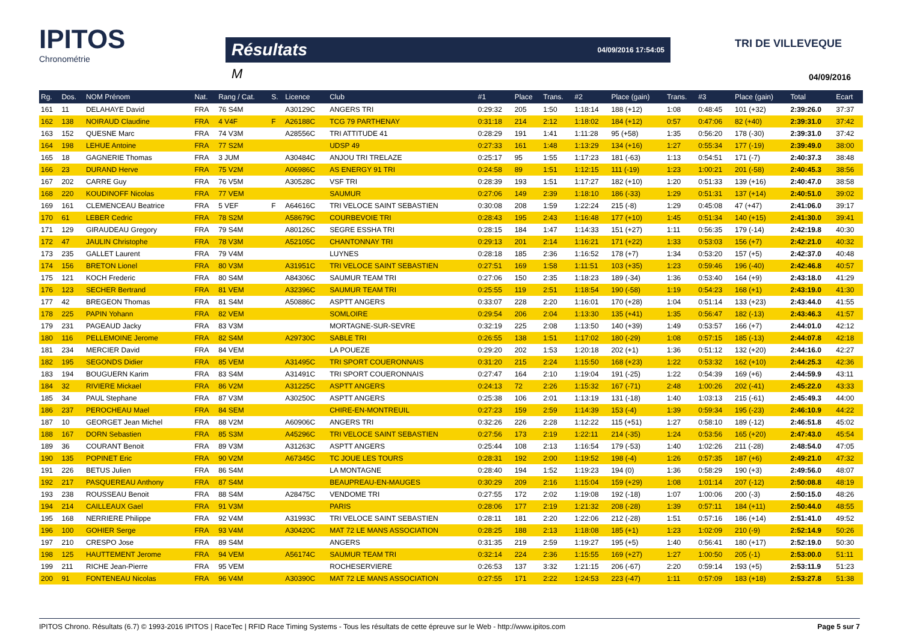IPITOS
Chronométrie
Résultats 04/09/2016 17:54:05
TRI DE VILLEVEQUE
M 04/09/2016
| Rg. | Dos. | NOM Prénom | Nat. | Rang / Cat. | S. | Licence | Club | #1 | Place | Trans. | #2 | Place (gain) | Trans. | #3 | Place (gain) | Total | Ecart |
| --- | --- | --- | --- | --- | --- | --- | --- | --- | --- | --- | --- | --- | --- | --- | --- | --- | --- |
| 161 | 11 | DELAHAYE David | FRA | 76 S4M | | A30129C | ANGERS TRI | 0:29:32 | 205 | 1:50 | 1:18:14 | 188 (+12) | 1:08 | 0:48:45 | 101 (+32) | 2:39:26.0 | 37:37 |
| 162 | 138 | NOIRAUD Claudine | FRA | 4 V4F | F | A26188C | TCG 79 PARTHENAY | 0:31:18 | 214 | 2:12 | 1:18:02 | 184 (+12) | 0:57 | 0:47:06 | 82 (+40) | 2:39:31.0 | 37:42 |
| 163 | 152 | QUESNE Marc | FRA | 74 V3M | | A28556C | TRI ATTITUDE 41 | 0:28:29 | 191 | 1:41 | 1:11:28 | 95 (+58) | 1:35 | 0:56:20 | 178 (-30) | 2:39:31.0 | 37:42 |
| 164 | 198 | LEHUE Antoine | FRA | 77 S2M | | | UDSP 49 | 0:27:33 | 161 | 1:48 | 1:13:29 | 134 (+16) | 1:27 | 0:55:34 | 177 (-19) | 2:39:49.0 | 38:00 |
| 165 | 18 | GAGNERIE Thomas | FRA | 3 JUM | | A30484C | ANJOU TRI TRELAZE | 0:25:17 | 95 | 1:55 | 1:17:23 | 181 (-63) | 1:13 | 0:54:51 | 171 (-7) | 2:40:37.3 | 38:48 |
| 166 | 23 | DURAND Herve | FRA | 75 V2M | | A06986C | AS ENERGY 91 TRI | 0:24:58 | 89 | 1:51 | 1:12:15 | 111 (-19) | 1:23 | 1:00:21 | 201 (-58) | 2:40:45.3 | 38:56 |
| 167 | 202 | CARRE Guy | FRA | 76 V5M | | A30528C | VSF TRI | 0:28:39 | 193 | 1:51 | 1:17:27 | 182 (+10) | 1:20 | 0:51:33 | 139 (+16) | 2:40:47.0 | 38:58 |
| 168 | 220 | KOUDINOFF Nicolas | FRA | 77 VEM | | | SAUMUR | 0:27:06 | 149 | 2:39 | 1:18:10 | 186 (-33) | 1:29 | 0:51:31 | 137 (+14) | 2:40:51.0 | 39:02 |
| 169 | 161 | CLEMENCEAU Beatrice | FRA | 5 VEF | F | A64616C | TRI VELOCE SAINT SEBASTIEN | 0:30:08 | 208 | 1:59 | 1:22:24 | 215 (-8) | 1:29 | 0:45:08 | 47 (+47) | 2:41:06.0 | 39:17 |
| 170 | 61 | LEBER Cedric | FRA | 78 S2M | | A58679C | COURBEVOIE TRI | 0:28:43 | 195 | 2:43 | 1:16:48 | 177 (+10) | 1:45 | 0:51:34 | 140 (+15) | 2:41:30.0 | 39:41 |
| 171 | 129 | GIRAUDEAU Gregory | FRA | 79 S4M | | A80126C | SEGRE ESSHA TRI | 0:28:15 | 184 | 1:47 | 1:14:33 | 151 (+27) | 1:11 | 0:56:35 | 179 (-14) | 2:42:19.8 | 40:30 |
| 172 | 47 | JAULIN Christophe | FRA | 78 V3M | | A52105C | CHANTONNAY TRI | 0:29:13 | 201 | 2:14 | 1:16:21 | 171 (+22) | 1:33 | 0:53:03 | 156 (+7) | 2:42:21.0 | 40:32 |
| 173 | 235 | GALLET Laurent | FRA | 79 V4M | | | LUYNES | 0:28:18 | 185 | 2:36 | 1:16:52 | 178 (+7) | 1:34 | 0:53:20 | 157 (+5) | 2:42:37.0 | 40:48 |
| 174 | 156 | BRETON Lionel | FRA | 80 V3M | | A31951C | TRI VELOCE SAINT SEBASTIEN | 0:27:51 | 169 | 1:58 | 1:11:51 | 103 (+35) | 1:23 | 0:59:46 | 196 (-40) | 2:42:46.8 | 40:57 |
| 175 | 121 | KOCH Frederic | FRA | 80 S4M | | A84306C | SAUMUR TEAM TRI | 0:27:06 | 150 | 2:35 | 1:18:23 | 189 (-34) | 1:36 | 0:53:40 | 164 (+9) | 2:43:18.0 | 41:29 |
| 176 | 123 | SECHER Bertrand | FRA | 81 VEM | | A32396C | SAUMUR TEAM TRI | 0:25:55 | 119 | 2:51 | 1:18:54 | 190 (-58) | 1:19 | 0:54:23 | 168 (+1) | 2:43:19.0 | 41:30 |
| 177 | 42 | BREGEON Thomas | FRA | 81 S4M | | A50886C | ASPTT ANGERS | 0:33:07 | 228 | 2:20 | 1:16:01 | 170 (+28) | 1:04 | 0:51:14 | 133 (+23) | 2:43:44.0 | 41:55 |
| 178 | 225 | PAPIN Yohann | FRA | 82 VEM | | | SOMLOIRE | 0:29:54 | 206 | 2:04 | 1:13:30 | 135 (+41) | 1:35 | 0:56:47 | 182 (-13) | 2:43:46.3 | 41:57 |
| 179 | 231 | PAGEAUD Jacky | FRA | 83 V3M | | | MORTAGNE-SUR-SEVRE | 0:32:19 | 225 | 2:08 | 1:13:50 | 140 (+39) | 1:49 | 0:53:57 | 166 (+7) | 2:44:01.0 | 42:12 |
| 180 | 116 | PELLEMOINE Jerome | FRA | 82 S4M | | A29730C | SABLE TRI | 0:26:55 | 138 | 1:51 | 1:17:02 | 180 (-29) | 1:08 | 0:57:15 | 185 (-13) | 2:44:07.8 | 42:18 |
| 181 | 234 | MERCIER David | FRA | 84 VEM | | | LA POUEZE | 0:29:20 | 202 | 1:53 | 1:20:18 | 202 (+1) | 1:36 | 0:51:12 | 132 (+20) | 2:44:16.0 | 42:27 |
| 182 | 195 | SEGONDS Didier | FRA | 85 VEM | | A31495C | TRI SPORT COUERONNAIS | 0:31:20 | 215 | 2:24 | 1:15:50 | 168 (+23) | 1:22 | 0:53:32 | 162 (+10) | 2:44:25.3 | 42:36 |
| 183 | 194 | BOUGUERN Karim | FRA | 83 S4M | | A31491C | TRI SPORT COUERONNAIS | 0:27:47 | 164 | 2:10 | 1:19:04 | 191 (-25) | 1:22 | 0:54:39 | 169 (+6) | 2:44:59.9 | 43:11 |
| 184 | 32 | RIVIERE Mickael | FRA | 86 V2M | | A31225C | ASPTT ANGERS | 0:24:13 | 72 | 2:26 | 1:15:32 | 167 (-71) | 2:48 | 1:00:26 | 202 (-41) | 2:45:22.0 | 43:33 |
| 185 | 34 | PAUL Stephane | FRA | 87 V3M | | A30250C | ASPTT ANGERS | 0:25:38 | 106 | 2:01 | 1:13:19 | 131 (-18) | 1:40 | 1:03:13 | 215 (-61) | 2:45:49.3 | 44:00 |
| 186 | 237 | PEROCHEAU Mael | FRA | 84 SEM | | | CHIRE-EN-MONTREUIL | 0:27:23 | 159 | 2:59 | 1:14:39 | 153 (-4) | 1:39 | 0:59:34 | 195 (-23) | 2:46:10.9 | 44:22 |
| 187 | 10 | GEORGET Jean Michel | FRA | 88 V2M | | A60906C | ANGERS TRI | 0:32:26 | 226 | 2:28 | 1:12:22 | 115 (+51) | 1:27 | 0:58:10 | 189 (-12) | 2:46:51.8 | 45:02 |
| 188 | 167 | DORN Sebastien | FRA | 85 S3M | | A45296C | TRI VELOCE SAINT SEBASTIEN | 0:27:56 | 173 | 2:19 | 1:22:11 | 214 (-35) | 1:24 | 0:53:56 | 165 (+20) | 2:47:43.0 | 45:54 |
| 189 | 36 | COURANT Benoit | FRA | 89 V3M | | A31263C | ASPTT ANGERS | 0:25:44 | 108 | 2:13 | 1:16:54 | 179 (-53) | 1:40 | 1:02:26 | 211 (-28) | 2:48:54.0 | 47:05 |
| 190 | 135 | POPINET Eric | FRA | 90 V2M | | A67345C | TC JOUE LES TOURS | 0:28:31 | 192 | 2:00 | 1:19:52 | 198 (-4) | 1:26 | 0:57:35 | 187 (+6) | 2:49:21.0 | 47:32 |
| 191 | 226 | BETUS Julien | FRA | 86 S4M | | | LA MONTAGNE | 0:28:40 | 194 | 1:52 | 1:19:23 | 194 (0) | 1:36 | 0:58:29 | 190 (+3) | 2:49:56.0 | 48:07 |
| 192 | 217 | PASQUEREAU Anthony | FRA | 87 S4M | | | BEAUPREAU-EN-MAUGES | 0:30:29 | 209 | 2:16 | 1:15:04 | 159 (+29) | 1:08 | 1:01:14 | 207 (-12) | 2:50:08.8 | 48:19 |
| 193 | 238 | ROUSSEAU Benoit | FRA | 88 S4M | | A28475C | VENDOME TRI | 0:27:55 | 172 | 2:02 | 1:19:08 | 192 (-18) | 1:07 | 1:00:06 | 200 (-3) | 2:50:15.0 | 48:26 |
| 194 | 214 | CAILLEAUX Gael | FRA | 91 V3M | | | PARIS | 0:28:06 | 177 | 2:19 | 1:21:32 | 208 (-28) | 1:39 | 0:57:11 | 184 (+11) | 2:50:44.0 | 48:55 |
| 195 | 168 | NERRIERE Philippe | FRA | 92 V4M | | A31993C | TRI VELOCE SAINT SEBASTIEN | 0:28:11 | 181 | 2:20 | 1:22:06 | 212 (-28) | 1:51 | 0:57:16 | 186 (+14) | 2:51:41.0 | 49:52 |
| 196 | 100 | GOHIER Serge | FRA | 93 V4M | | A30420C | MAT 72 LE MANS ASSOCIATION | 0:28:25 | 188 | 2:13 | 1:18:08 | 185 (+1) | 1:23 | 1:02:09 | 210 (-9) | 2:52:14.9 | 50:26 |
| 197 | 210 | CRESPO Jose | FRA | 89 S4M | | | ANGERS | 0:31:35 | 219 | 2:59 | 1:19:27 | 195 (+5) | 1:40 | 0:56:41 | 180 (+17) | 2:52:19.0 | 50:30 |
| 198 | 125 | HAUTTEMENT Jerome | FRA | 94 VEM | | A56174C | SAUMUR TEAM TRI | 0:32:14 | 224 | 2:36 | 1:15:55 | 169 (+27) | 1:27 | 1:00:50 | 205 (-1) | 2:53:00.0 | 51:11 |
| 199 | 211 | RICHE Jean-Pierre | FRA | 95 VEM | | | ROCHESERVIERE | 0:26:53 | 137 | 3:32 | 1:21:15 | 206 (-67) | 2:20 | 0:59:14 | 193 (+5) | 2:53:11.9 | 51:23 |
| 200 | 91 | FONTENEAU Nicolas | FRA | 96 V4M | | A30390C | MAT 72 LE MANS ASSOCIATION | 0:27:55 | 171 | 2:22 | 1:24:53 | 223 (-47) | 1:11 | 0:57:09 | 183 (+18) | 2:53:27.8 | 51:38 |
IPITOS Chrono. Résultats (6.7) © 1993-2016 IPITOS | RaceTec | RFID Race Timing Systems - Tous les résultats de cette épreuve sur le Web - http://www.ipitos.com Page 5 sur 7